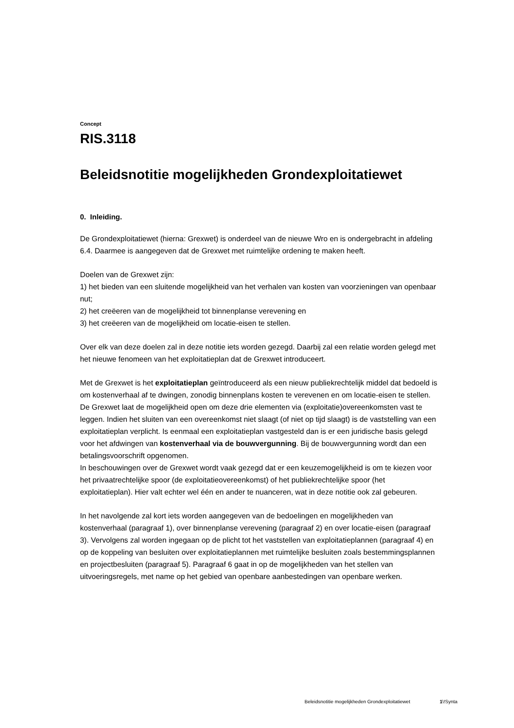Concept
RIS.3118
Beleidsnotitie mogelijkheden Grondexploitatiewet
0. Inleiding.
De Grondexploitatiewet (hierna: Grexwet) is onderdeel van de nieuwe Wro en is ondergebracht in afdeling 6.4. Daarmee is aangegeven dat de Grexwet met ruimtelijke ordening te maken heeft.
Doelen van de Grexwet zijn:
1) het bieden van een sluitende mogelijkheid van het verhalen van kosten van voorzieningen van openbaar nut;
2) het creëeren van de mogelijkheid tot binnenplanse verevening en
3) het creëeren van de mogelijkheid om locatie-eisen te stellen.
Over elk van deze doelen zal in deze notitie iets worden gezegd. Daarbij zal een relatie worden gelegd met het nieuwe fenomeen van het exploitatieplan dat de Grexwet introduceert.
Met de Grexwet is het exploitatieplan geïntroduceerd als een nieuw publiekrechtelijk middel dat bedoeld is om kostenverhaal af te dwingen, zonodig binnenplans kosten te verevenen en om locatie-eisen te stellen.
De Grexwet laat de mogelijkheid open om deze drie elementen via (exploitatie)overeenkomsten vast te leggen. Indien het sluiten van een overeenkomst niet slaagt (of niet op tijd slaagt) is de vaststelling van een exploitatieplan verplicht. Is eenmaal een exploitatieplan vastgesteld dan is er een juridische basis gelegd voor het afdwingen van kostenverhaal via de bouwvergunning. Bij de bouwvergunning wordt dan een betalingsvoorschrift opgenomen.
In beschouwingen over de Grexwet wordt vaak gezegd dat er een keuzemogelijkheid is om te kiezen voor het privaatrechtelijke spoor (de exploitatieovereenkomst) of het publiekrechtelijke spoor (het exploitatieplan). Hier valt echter wel één en ander te nuanceren, wat in deze notitie ook zal gebeuren.
In het navolgende zal kort iets worden aangegeven van de bedoelingen en mogelijkheden van kostenverhaal (paragraaf 1), over binnenplanse verevening (paragraaf 2) en over locatie-eisen (paragraaf 3). Vervolgens zal worden ingegaan op de plicht tot het vaststellen van exploitatieplannen (paragraaf 4) en op de koppeling van besluiten over exploitatieplannen met ruimtelijke besluiten zoals bestemmingsplannen en projectbesluiten (paragraaf 5). Paragraaf 6 gaat in op de mogelijkheden van het stellen van uitvoeringsregels, met name op het gebied van openbare aanbestedingen van openbare werken.
Beleidsnotitie mogelijkheden Grondexploitatiewet 1\!Synta